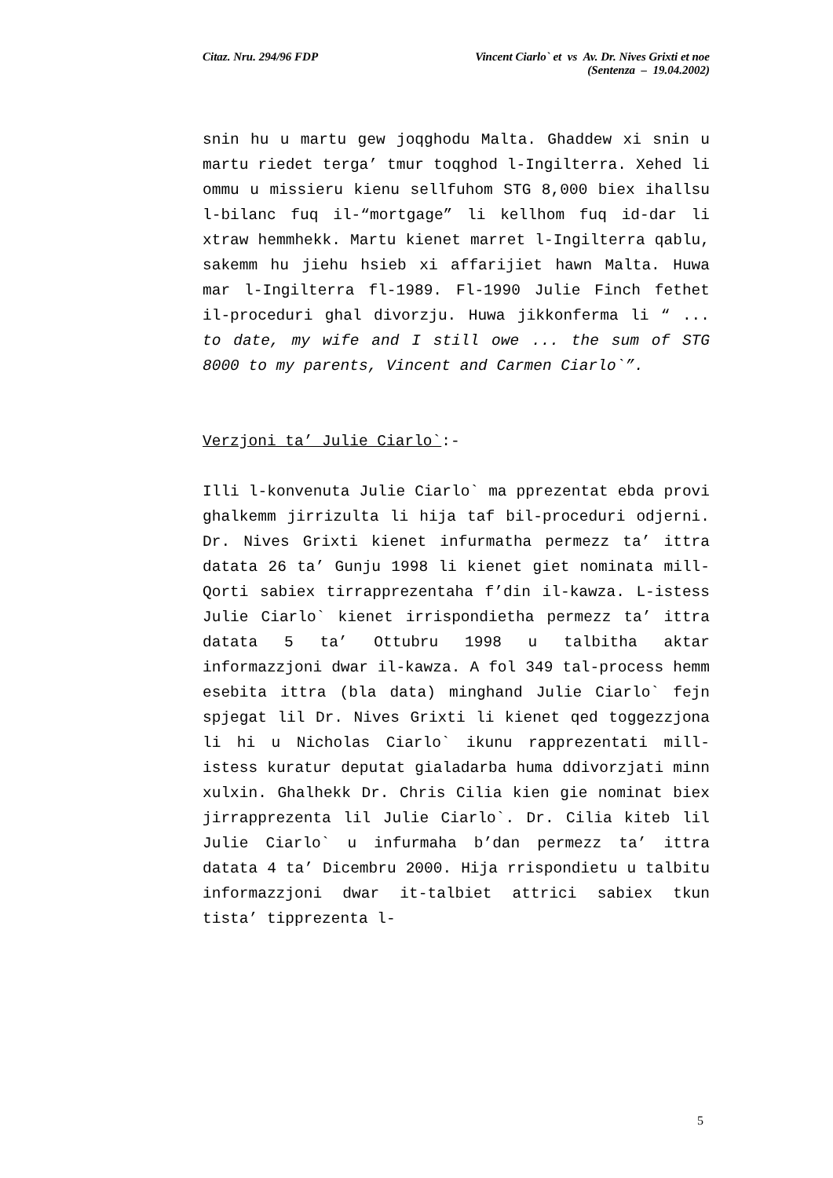Citaz. Nru. 294/96 FDP Vincent Ciarlo` et vs Av. Dr. Nives Grixti et noe
(Sentenza – 19.04.2002)
snin hu u martu gew joqghodu Malta. Ghaddew xi snin u martu riedet terga’ tmur toqghod l-Ingilterra. Xehed li ommu u missieru kienu sellfuhom STG 8,000 biex ihallsu l-bilanc fuq il-“mortgage” li kellhom fuq id-dar li xtraw hemmhekk. Martu kienet marret l-Ingilterra qablu, sakemm hu jiehu hsieb xi affarijiet hawn Malta. Huwa mar l-Ingilterra fl-1989. Fl-1990 Julie Finch fethet il-proceduri ghal divorzju. Huwa jikkonferma li “ ... to date, my wife and I still owe ... the sum of STG 8000 to my parents, Vincent and Carmen Ciarlo`”.
Verzjoni ta’ Julie Ciarlo`:-
Illi l-konvenuta Julie Ciarlo` ma pprezentat ebda provi ghalkemm jirrizulta li hija taf bil-proceduri odjerni. Dr. Nives Grixti kienet infurmatha permezz ta’ ittra datata 26 ta’ Gunju 1998 li kienet giet nominata mill-Qorti sabiex tirrapprezentaha f’din il-kawza. L-istess Julie Ciarlo` kienet irrispondietha permezz ta’ ittra datata 5 ta’ Ottubru 1998 u talbitha aktar informazzjoni dwar il-kawza. A fol 349 tal-process hemm esebita ittra (bla data) minghand Julie Ciarlo` fejn spjegat lil Dr. Nives Grixti li kienet qed toggezzjona li hi u Nicholas Ciarlo` ikunu rapprezentati mill-istess kuratur deputat gialadarba huma ddivorzjati minn xulxin. Ghalhekk Dr. Chris Cilia kien gie nominat biex jirrapprezenta lil Julie Ciarlo`. Dr. Cilia kiteb lil Julie Ciarlo` u infurmaha b’dan permezz ta’ ittra datata 4 ta’ Dicembru 2000. Hija rrispondietu u talbitu informazzjoni dwar it-talbiet attrici sabiex tkun tista’ tipprezenta l-
5